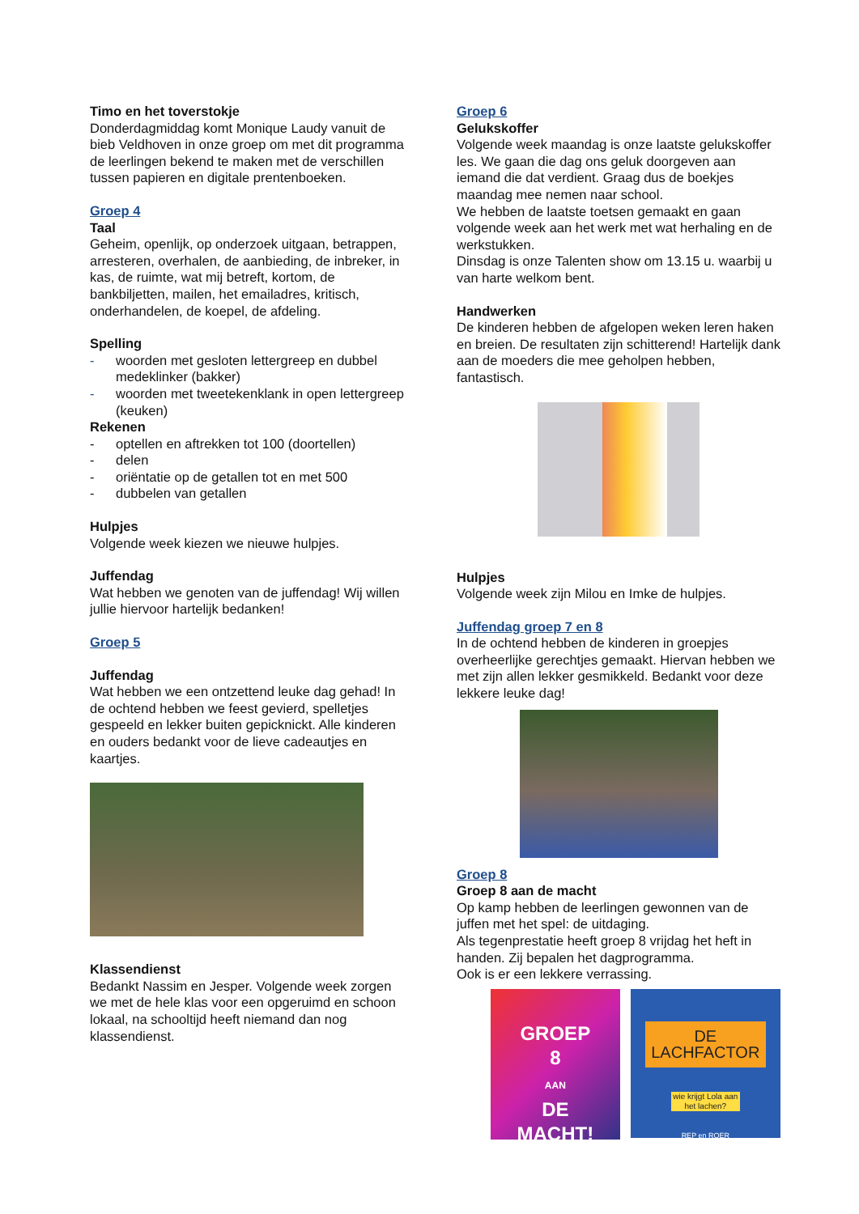Timo en het toverstokje
Donderdagmiddag komt Monique Laudy vanuit de bieb Veldhoven in onze groep om met dit programma de leerlingen bekend te maken met de verschillen tussen papieren en digitale prentenboeken.
Groep 4
Taal
Geheim, openlijk, op onderzoek uitgaan, betrappen, arresteren, overhalen, de aanbieding, de inbreker, in kas, de ruimte, wat mij betreft, kortom, de bankbiljetten, mailen, het emailadres, kritisch, onderhandelen, de koepel, de afdeling.
Spelling
- woorden met gesloten lettergreep en dubbel medeklinker (bakker)
- woorden met tweetekenklank in open lettergreep (keuken)
Rekenen
- optellen en aftrekken tot 100 (doortellen)
- delen
- oriëntatie op de getallen tot en met 500
- dubbelen van getallen
Hulpjes
Volgende week kiezen we nieuwe hulpjes.
Juffendag
Wat hebben we genoten van de juffendag! Wij willen jullie hiervoor hartelijk bedanken!
Groep 5
Juffendag
Wat hebben we een ontzettend leuke dag gehad! In de ochtend hebben we feest gevierd, spelletjes gespeeld en lekker buiten gepicknickt. Alle kinderen en ouders bedankt voor de lieve cadeautjes en kaartjes.
Klassendienst
Bedankt Nassim en Jesper. Volgende week zorgen we met de hele klas voor een opgeruimd en schoon lokaal, na schooltijd heeft niemand dan nog klassendienst.
Groep 6
Gelukskoffer
Volgende week maandag is onze laatste gelukskoffer les. We gaan die dag ons geluk doorgeven aan iemand die dat verdient. Graag dus de boekjes maandag mee nemen naar school.
We hebben de laatste toetsen gemaakt en gaan volgende week aan het werk met wat herhaling en de werkstukken.
Dinsdag is onze Talenten show om 13.15 u. waarbij u van harte welkom bent.
Handwerken
De kinderen hebben de afgelopen weken leren haken en breien. De resultaten zijn schitterend! Hartelijk dank aan de moeders die mee geholpen hebben, fantastisch.
Hulpjes
Volgende week zijn Milou en Imke de hulpjes.
Juffendag groep 7 en 8
In de ochtend hebben de kinderen in groepjes overheerlijke gerechtjes gemaakt. Hiervan hebben we met zijn allen lekker gesmikkeld. Bedankt voor deze lekkere leuke dag!
Groep 8
Groep 8 aan de macht
Op kamp hebben de leerlingen gewonnen van de juffen met het spel: de uitdaging.
Als tegenprestatie heeft groep 8 vrijdag het heft in handen. Zij bepalen het dagprogramma.
Ook is er een lekkere verrassing.
GROEP
8
AAN
DE
MACHT!
DE LACHFACTOR
wie krijgt Lola aan het lachen?
REP en ROER